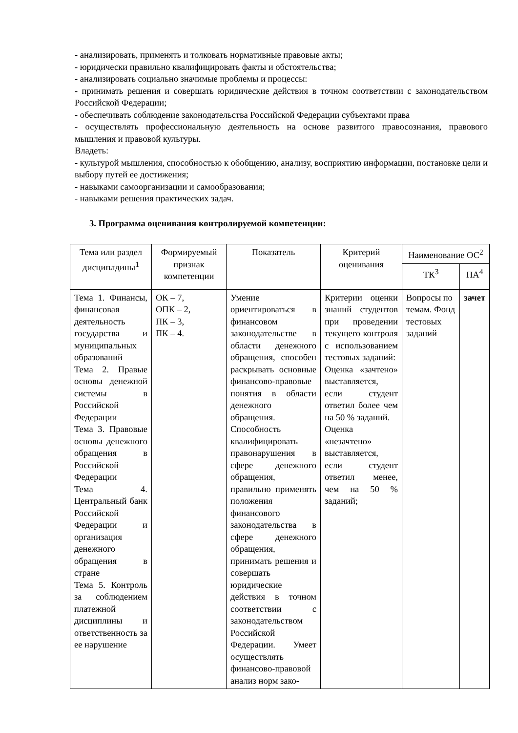- анализировать, применять и толковать нормативные правовые акты;
- юридически правильно квалифицировать факты и обстоятельства;
- анализировать социально значимые проблемы и процессы:
- принимать решения и совершать юридические действия в точном соответствии с законодательством Российской Федерации;
- обеспечивать соблюдение законодательства Российской Федерации субъектами права
- осуществлять профессиональную деятельность на основе развитого правосознания, правового мышления и правовой культуры.
Владеть:
- культурой мышления, способностью к обобщению, анализу, восприятию информации, постановке цели и выбору путей ее достижения;
- навыками самоорганизации и самообразования;
- навыками решения практических задач.
3. Программа оценивания контролируемой компетенции:
| Тема или раздел дисциплдины<sup>1</sup> | Формируемый признак компетенции | Показатель | Критерий оценивания | Наименование ОС<sup>2</sup> | |
| --- | --- | --- | --- | --- | --- |
| | | | | ТК<sup>3</sup> | ПА<sup>4</sup> |
| Тема 1. Финансы, финансовая деятельность государства и муниципальных образований Тема 2. Правые основы денежной системы в Российской Федерации Тема 3. Правовые основы денежного обращения в Российской Федерации Тема 4. Центральный банк Российской Федерации и организация денежного обращения в стране Тема 5. Контроль за соблюдением платежной дисциплины и ответственность за ее нарушение | ОК – 7, ОПК – 2, ПК – 3, ПК – 4. | Умение ориентироваться в финансовом законодательстве в области денежного обращения, способен раскрывать основные финансово-правовые понятия в области денежного обращения. Способность квалифицировать правонарушения в сфере денежного обращения, правильно применять положения финансового законодательства в сфере денежного обращения, принимать решения и совершать юридические действия в точном соответствии с законодательством Российской Федерации. Умеет осуществлять финансово-правовой анализ норм зако- | Критерии оценки знаний студентов при проведении текущего контроля с использованием тестовых заданий: Оценка «зачтено» выставляется, если студент ответил более чем на 50 % заданий. Оценка «незачтено» выставляется, если студент ответил менее, чем на 50 % заданий; | Вопросы по темам. Фонд тестовых заданий | зачет |